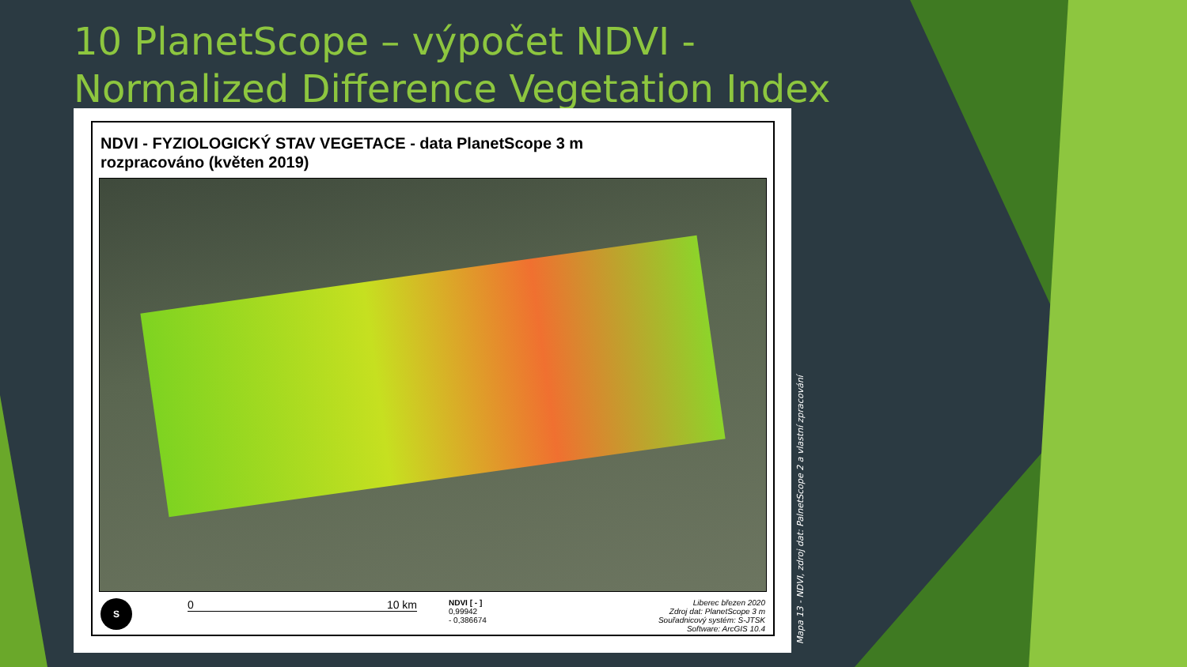10 PlanetScope – výpočet NDVI - Normalized Difference Vegetation Index
NDVI - FYZIOLOGICKÝ STAV VEGETACE - data PlanetScope 3 m
rozpracováno (květen 2019)
S
0 10 km
NDVI [ - ]
0,99942
- 0,386674
Liberec březen 2020
Zdroj dat: PlanetScope 3 m
Souřadnicový systém: S-JTSK
Software: ArcGIS 10.4
Mapa 13 - NDVI, zdroj dat: PalnetScope 2 a vlastní zpracování